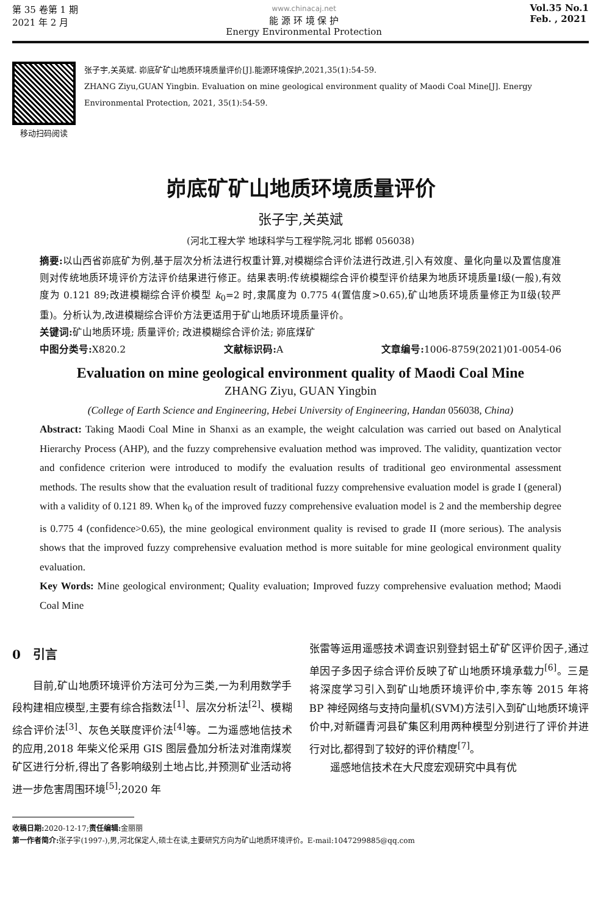第 35 卷第 1 期
2021 年 2 月
www.chinacaj.net
能 源 环 境 保 护
Energy Environmental Protection
Vol.35 No.1
Feb. , 2021
移动扫码阅读 张子宇,关英斌. 峁底矿矿山地质环境质量评价[J].能源环境保护,2021,35(1):54-59.
ZHANG Ziyu,GUAN Yingbin. Evaluation on mine geological environment quality of Maodi Coal Mine[J]. Energy Environmental Protection, 2021, 35(1):54-59.
峁底矿矿山地质环境质量评价
张子宇,关英斌
(河北工程大学 地球科学与工程学院,河北 邯郸 056038)
摘要: 以山西省峁底矿为例,基于层次分析法进行权重计算,对模糊综合评价法进行改进,引入有效度、量化向量以及置信度准则对传统地质环境评价方法评价结果进行修正。结果表明:传统模糊综合评价模型评价结果为地质环境质量Ⅰ级(一般),有效度为 0.121 89;改进模糊综合评价模型 k<sub>0</sub>=2 时,隶属度为 0.775 4(置信度>0.65),矿山地质环境质量修正为Ⅱ级(较严重)。分析认为,改进模糊综合评价方法更适用于矿山地质环境质量评价。
关键词: 矿山地质环境; 质量评价; 改进模糊综合评价法; 峁底煤矿
中图分类号: X820.2 文献标识码: A 文章编号: 1006-8759(2021)01-0054-06
Evaluation on mine geological environment quality of Maodi Coal Mine
ZHANG Ziyu, GUAN Yingbin
(College of Earth Science and Engineering, Hebei University of Engineering, Handan 056038, China)
Abstract: Taking Maodi Coal Mine in Shanxi as an example, the weight calculation was carried out based on Analytical Hierarchy Process (AHP), and the fuzzy comprehensive evaluation method was improved. The validity, quantization vector and confidence criterion were introduced to modify the evaluation results of traditional geo environmental assessment methods. The results show that the evaluation result of traditional fuzzy comprehensive evaluation model is grade I (general) with a validity of 0.121 89. When k<sub>0</sub> of the improved fuzzy comprehensive evaluation model is 2 and the membership degree is 0.775 4 (confidence>0.65), the mine geological environment quality is revised to grade II (more serious). The analysis shows that the improved fuzzy comprehensive evaluation method is more suitable for mine geological environment quality evaluation.
Key Words: Mine geological environment; Quality evaluation; Improved fuzzy comprehensive evaluation method; Maodi Coal Mine
0　引言
目前,矿山地质环境评价方法可分为三类,一为利用数学手段构建相应模型,主要有综合指数法<sup>[1]</sup>、层次分析法<sup>[2]</sup>、模糊综合评价法<sup>[3]</sup>、灰色关联度评价法<sup>[4]</sup>等。二为遥感地信技术的应用,2018 年柴义伦采用 GIS 图层叠加分析法对淮南煤炭矿区进行分析,得出了各影响级别土地占比,并预测矿业活动将进一步危害周围环境<sup>[5]</sup>;2020 年
张雷等运用遥感技术调查识别登封铝土矿矿区评价因子,通过单因子多因子综合评价反映了矿山地质环境承载力<sup>[6]</sup>。三是将深度学习引入到矿山地质环境评价中,李东等 2015 年将 BP 神经网络与支持向量机(SVM)方法引入到矿山地质环境评价中,对新疆青河县矿集区利用两种模型分别进行了评价并进行对比,都得到了较好的评价精度<sup>[7]</sup>。
遥感地信技术在大尺度宏观研究中具有优
收稿日期: 2020-12-17;责任编辑: 金丽丽
第一作者简介: 张子宇(1997-),男,河北保定人,硕士在读,主要研究方向为矿山地质环境评价。E-mail:1047299885@qq.com